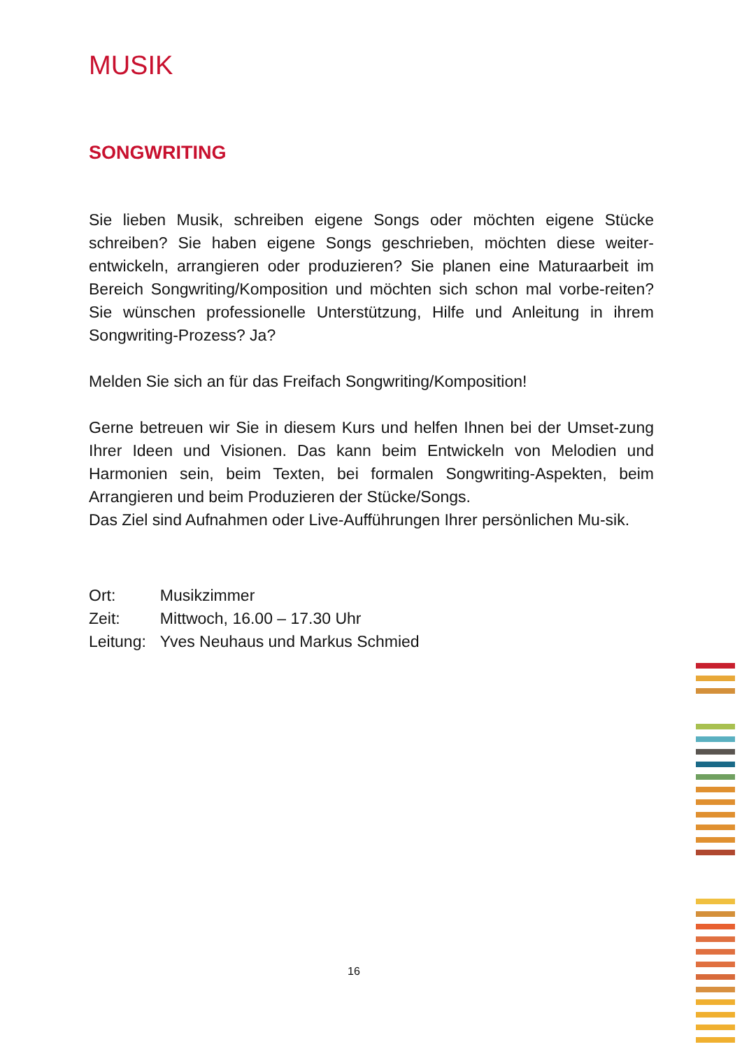MUSIK
SONGWRITING
Sie lieben Musik, schreiben eigene Songs oder möchten eigene Stücke schreiben? Sie haben eigene Songs geschrieben, möchten diese weiter-entwickeln, arrangieren oder produzieren? Sie planen eine Maturaarbeit im Bereich Songwriting/Komposition und möchten sich schon mal vorbe-reiten? Sie wünschen professionelle Unterstützung, Hilfe und Anleitung in ihrem Songwriting-Prozess? Ja?
Melden Sie sich an für das Freifach Songwriting/Komposition!
Gerne betreuen wir Sie in diesem Kurs und helfen Ihnen bei der Umset-zung Ihrer Ideen und Visionen. Das kann beim Entwickeln von Melodien und Harmonien sein, beim Texten, bei formalen Songwriting-Aspekten, beim Arrangieren und beim Produzieren der Stücke/Songs.
Das Ziel sind Aufnahmen oder Live-Aufführungen Ihrer persönlichen Mu-sik.
| Ort: | Musikzimmer |
| Zeit: | Mittwoch, 16.00 – 17.30 Uhr |
| Leitung: | Yves Neuhaus und Markus Schmied |
16